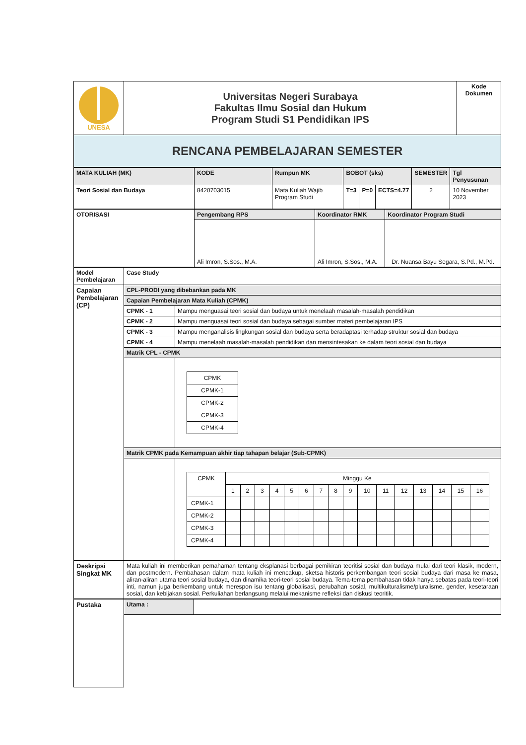| UNESA | Universitas Negeri Surabaya Fakultas Ilmu Sosial dan Hukum Program Studi S1 Pendidikan IPS | Kode Dokumen |
| RENCANA PEMBELAJARAN SEMESTER | | |
| MATA KULIAH (MK) | KODE | Rumpun MK | BOBOT (sks) | | | SEMESTER | Tgl Penyusunan |
| Teori Sosial dan Budaya | 8420703015 | Mata Kuliah Wajib Program Studi | T=3 | P=0 | ECTS=4.77 | 2 | 10 November 2023 |
| OTORISASI | Pengembang RPS | Koordinator RMK | Koordinator Program Studi |
| | Ali Imron, S.Sos., M.A. | Ali Imron, S.Sos., M.A. | Dr. Nuansa Bayu Segara, S.Pd., M.Pd. |
| Model Pembelajaran | Case Study | |
| Capaian Pembelajaran (CP) | CPL-PRODI yang dibebankan pada MK | |
| | Capaian Pembelajaran Mata Kuliah (CPMK) | |
| | CPMK - 1 | Mampu menguasai teori sosial dan budaya untuk menelaah masalah-masalah pendidikan |
| | CPMK - 2 | Mampu menguasai teori sosial dan budaya sebagai sumber materi pembelajaran IPS |
| | CPMK - 3 | Mampu menganalisis lingkungan sosial dan budaya serta beradaptasi terhadap struktur sosial dan budaya |
| | CPMK - 4 | Mampu menelaah masalah-masalah pendidikan dan mensintesakan ke dalam teori sosial dan budaya |
| | Matrik CPL - CPMK | |
| | | / CPMK / / CPMK-1 / / CPMK-2 / / CPMK-3 / / CPMK-4 / |
| | Matrik CPMK pada Kemampuan akhir tiap tahapan belajar (Sub-CPMK) | |
| | | / CPMK / Minggu Ke / / / / / / / / / / / / / / / / / / 1 / 2 / 3 / 4 / 5 / 6 / 7 / 8 / 9 / 10 / 11 / 12 / 13 / 14 / 15 / 16 / / CPMK-1 / / / / / / / / / / / / / / / / / / CPMK-2 / / / / / / / / / / / / / / / / / / CPMK-3 / / / / / / / / / / / / / / / / / / CPMK-4 / / / / / / / / / / / / / / / / / |
| Deskripsi Singkat MK | Mata kuliah ini memberikan pemahaman tentang eksplanasi berbagai pemikiran teoritisi sosial dan budaya mulai dari teori klasik, modern, dan postmodern. Pembahasan dalam mata kuliah ini mencakup, sketsa historis perkembangan teori sosial budaya dari masa ke masa, aliran-aliran utama teori sosial budaya, dan dinamika teori-teori sosial budaya. Tema-tema pembahasan tidak hanya sebatas pada teori-teori inti, namun juga berkembang untuk merespon isu tentang globalisasi, perubahan sosial, multikulturalisme/pluralisme, gender, kesetaraan sosial, dan kebijakan sosial. Perkuliahan berlangsung melalui mekanisme refleksi dan diskusi teoritik. | |
| Pustaka | Utama : | |